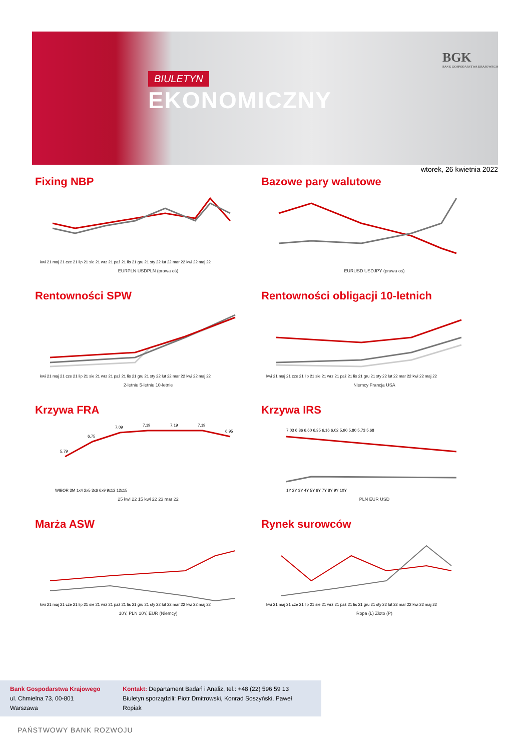BIULETYN
EKONOMICZNY
BGK
BANK GOSPODARSTWA KRAJOWEGO
wtorek, 26 kwietnia 2022
Fixing NBP
kwi 21 maj 21 cze 21 lip 21 sie 21 wrz 21 paź 21 lis 21 gru 21 sty 22 lut 22 mar 22 kwi 22 maj 22
EURPLN USDPLN (prawa oś)
Bazowe pary walutowe
EURUSD USDJPY (prawa oś)
Rentowności SPW
kwi 21 maj 21 cze 21 lip 21 sie 21 wrz 21 paź 21 lis 21 gru 21 sty 22 lut 22 mar 22 kwi 22 maj 22
2-letnie 5-letnie 10-letnie
Rentowności obligacji 10-letnich
kwi 21 maj 21 cze 21 lip 21 sie 21 wrz 21 paź 21 lis 21 gru 21 sty 22 lut 22 mar 22 kwi 22 maj 22
Niemcy Francja USA
Krzywa FRA
5,79
6,75
7,09
7,19
7,19
7,19
6,95
WIBOR 3M 1x4 2x5 3x6 6x9 9x12 12x15
25 kwi 22 15 kwi 22 23 mar 22
Krzywa IRS
7,03 6,86 6,60 6,35 6,16 6,02 5,90 5,80 5,73 5,68
1Y 2Y 3Y 4Y 5Y 6Y 7Y 8Y 9Y 10Y
PLN EUR USD
Marża ASW
kwi 21 maj 21 cze 21 lip 21 sie 21 wrz 21 paź 21 lis 21 gru 21 sty 22 lut 22 mar 22 kwi 22 maj 22
10Y, PLN 10Y, EUR (Niemcy)
Rynek surowców
kwi 21 maj 21 cze 21 lip 21 sie 21 wrz 21 paź 21 lis 21 gru 21 sty 22 lut 22 mar 22 kwi 22 maj 22
Ropa (L) Złoto (P)
Bank Gospodarstwa Krajowego
ul. Chmielna 73, 00-801 Warszawa
Kontakt: Departament Badań i Analiz, tel.: +48 (22) 596 59 13
Biuletyn sporządzili: Piotr Dmitrowski, Konrad Soszyński, Paweł Ropiak
PAŃSTWOWY BANK ROZWOJU